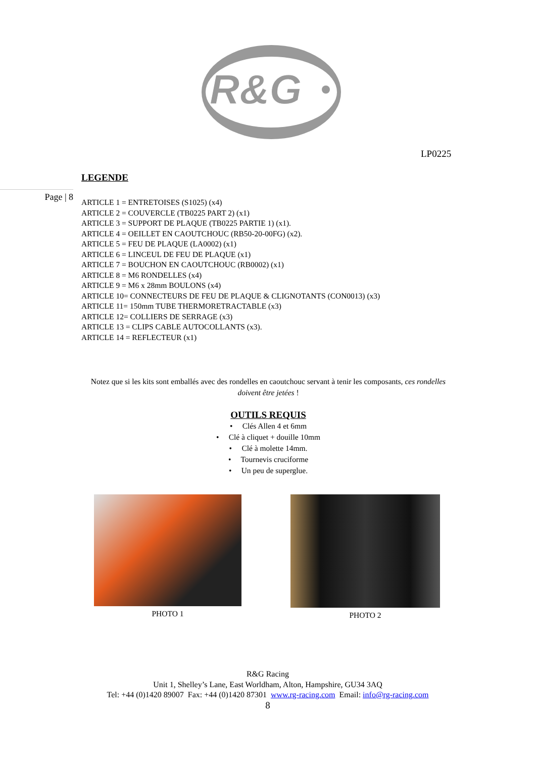R&G
LP0225
Page | 8
LEGENDE
ARTICLE 1 = ENTRETOISES (S1025) (x4)
ARTICLE 2 = COUVERCLE (TB0225 PART 2) (x1)
ARTICLE 3 = SUPPORT DE PLAQUE (TB0225 PARTIE 1) (x1).
ARTICLE 4 = OEILLET EN CAOUTCHOUC (RB50-20-00FG) (x2).
ARTICLE 5 = FEU DE PLAQUE (LA0002) (x1)
ARTICLE 6 = LINCEUL DE FEU DE PLAQUE (x1)
ARTICLE 7 = BOUCHON EN CAOUTCHOUC (RB0002) (x1)
ARTICLE 8 = M6 RONDELLES (x4)
ARTICLE 9 = M6 x 28mm BOULONS (x4)
ARTICLE 10= CONNECTEURS DE FEU DE PLAQUE & CLIGNOTANTS (CON0013) (x3)
ARTICLE 11= 150mm TUBE THERMORETRACTABLE (x3)
ARTICLE 12= COLLIERS DE SERRAGE (x3)
ARTICLE 13 = CLIPS CABLE AUTOCOLLANTS (x3).
ARTICLE 14 = REFLECTEUR (x1)
Notez que si les kits sont emballés avec des rondelles en caoutchouc servant à tenir les composants, ces rondelles doivent être jetées !
OUTILS REQUIS
• Clés Allen 4 et 6mm
• Clé à cliquet + douille 10mm
• Clé à molette 14mm.
• Tournevis cruciforme
• Un peu de superglue.
PHOTO 1 PHOTO 2
R&G Racing
Unit 1, Shelley’s Lane, East Worldham, Alton, Hampshire, GU34 3AQ
Tel: +44 (0)1420 89007 Fax: +44 (0)1420 87301 www.rg-racing.com Email: info@rg-racing.com
8